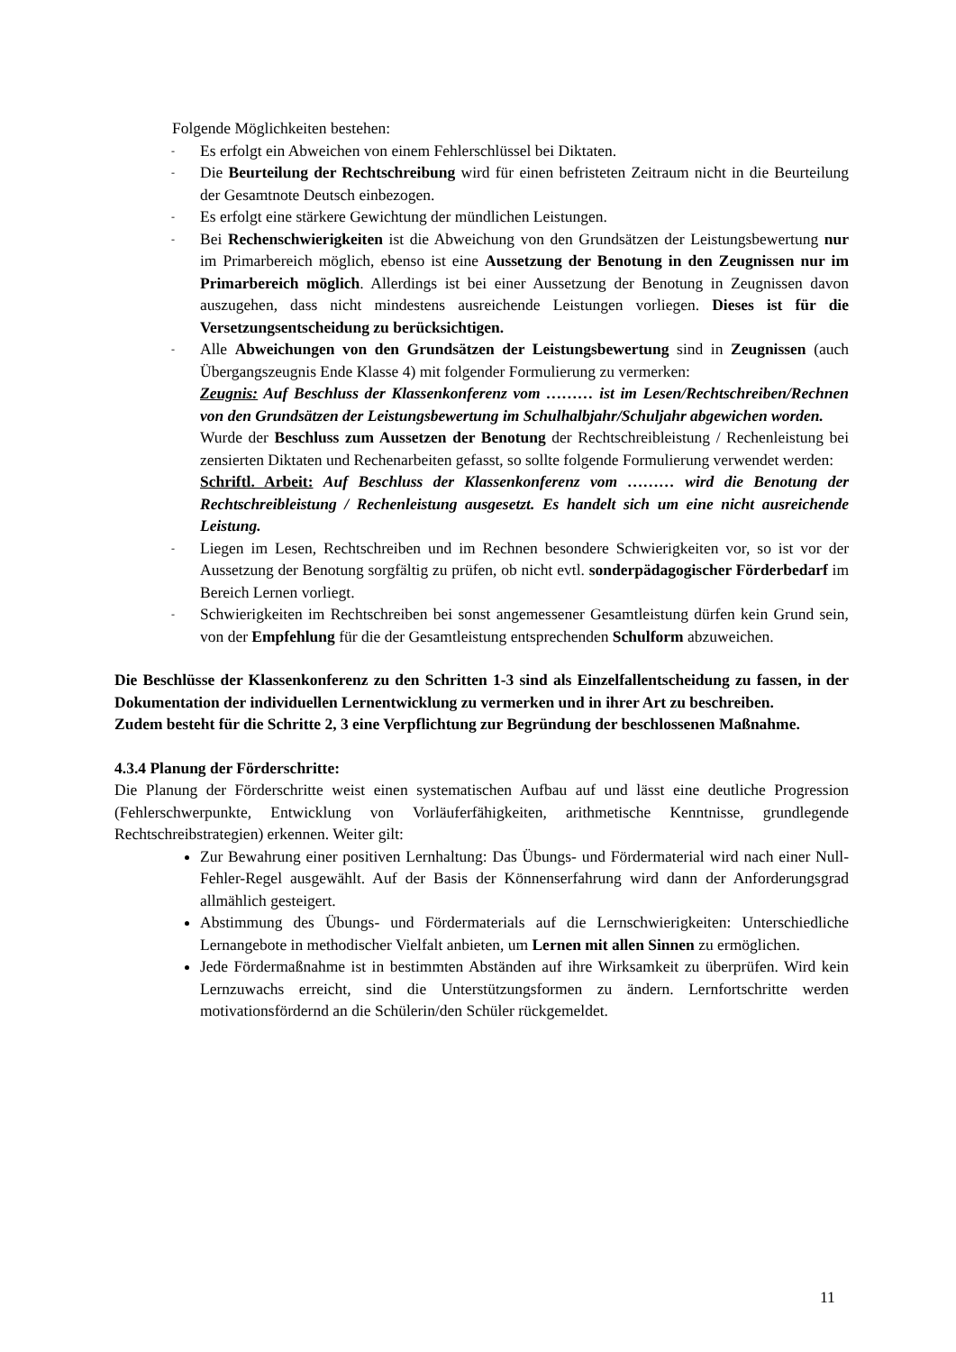Folgende Möglichkeiten bestehen:
- Es erfolgt ein Abweichen von einem Fehlerschlüssel bei Diktaten.
- Die Beurteilung der Rechtschreibung wird für einen befristeten Zeitraum nicht in die Beurteilung der Gesamtnote Deutsch einbezogen.
- Es erfolgt eine stärkere Gewichtung der mündlichen Leistungen.
- Bei Rechenschwierigkeiten ist die Abweichung von den Grundsätzen der Leistungsbewertung nur im Primarbereich möglich, ebenso ist eine Aussetzung der Benotung in den Zeugnissen nur im Primarbereich möglich. Allerdings ist bei einer Aussetzung der Benotung in Zeugnissen davon auszugehen, dass nicht mindestens ausreichende Leistungen vorliegen. Dieses ist für die Versetzungsentscheidung zu berücksichtigen.
- Alle Abweichungen von den Grundsätzen der Leistungsbewertung sind in Zeugnissen (auch Übergangszeugnis Ende Klasse 4) mit folgender Formulierung zu vermerken:
Zeugnis: Auf Beschluss der Klassenkonferenz vom ……… ist im Lesen/Rechtschreiben/Rechnen von den Grundsätzen der Leistungsbewertung im Schulhalbjahr/Schuljahr abgewichen worden.
Wurde der Beschluss zum Aussetzen der Benotung der Rechtschreibleistung / Rechenleistung bei zensierten Diktaten und Rechenarbeiten gefasst, so sollte folgende Formulierung verwendet werden:
Schriftl. Arbeit: Auf Beschluss der Klassenkonferenz vom ……… wird die Benotung der Rechtschreibleistung / Rechenleistung ausgesetzt. Es handelt sich um eine nicht ausreichende Leistung.
- Liegen im Lesen, Rechtschreiben und im Rechnen besondere Schwierigkeiten vor, so ist vor der Aussetzung der Benotung sorgfältig zu prüfen, ob nicht evtl. sonderpädagogischer Förderbedarf im Bereich Lernen vorliegt.
- Schwierigkeiten im Rechtschreiben bei sonst angemessener Gesamtleistung dürfen kein Grund sein, von der Empfehlung für die der Gesamtleistung entsprechenden Schulform abzuweichen.
Die Beschlüsse der Klassenkonferenz zu den Schritten 1-3 sind als Einzelfallentscheidung zu fassen, in der Dokumentation der individuellen Lernentwicklung zu vermerken und in ihrer Art zu beschreiben.
Zudem besteht für die Schritte 2, 3 eine Verpflichtung zur Begründung der beschlossenen Maßnahme.
4.3.4 Planung der Förderschritte:
Die Planung der Förderschritte weist einen systematischen Aufbau auf und lässt eine deutliche Progression (Fehlerschwerpunkte, Entwicklung von Vorläuferfähigkeiten, arithmetische Kenntnisse, grundlegende Rechtschreibstrategien) erkennen. Weiter gilt:
Zur Bewahrung einer positiven Lernhaltung: Das Übungs- und Fördermaterial wird nach einer Null-Fehler-Regel ausgewählt. Auf der Basis der Könnenserfahrung wird dann der Anforderungsgrad allmählich gesteigert.
Abstimmung des Übungs- und Fördermaterials auf die Lernschwierigkeiten: Unterschiedliche Lernangebote in methodischer Vielfalt anbieten, um Lernen mit allen Sinnen zu ermöglichen.
Jede Fördermaßnahme ist in bestimmten Abständen auf ihre Wirksamkeit zu überprüfen. Wird kein Lernzuwachs erreicht, sind die Unterstützungsformen zu ändern. Lernfortschritte werden motivationsfördernd an die Schülerin/den Schüler rückgemeldet.
11